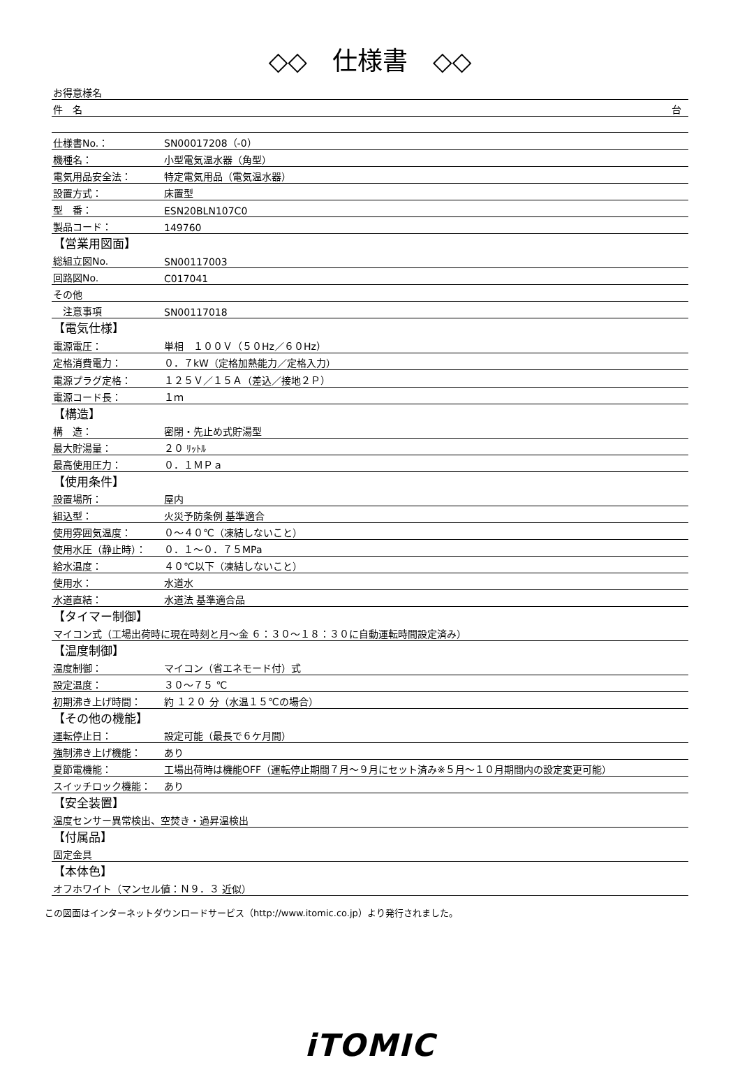◇◇　仕様書　◇◇
| お得意様名 | |
| 件 名 台 | |
| 仕様書No.： | SN00017208（-0） |
| 機種名： | 小型電気温水器（角型） |
| 電気用品安全法： | 特定電気用品（電気温水器） |
| 設置方式： | 床置型 |
| 型 番： | ESN20BLN107C0 |
| 製品コード： | 149760 |
| 【営業用図面】 | |
| 総組立図No. | SN00117003 |
| 回路図No. | C017041 |
| その他 | |
| 注意事項 | SN00117018 |
| 【電気仕様】 | |
| 電源電圧： | 単相 １００Ｖ（５０Hz／６０Hz） |
| 定格消費電力： | ０．７kW（定格加熱能力／定格入力） |
| 電源プラグ定格： | １２５Ｖ／１５Ａ（差込／接地２Ｐ） |
| 電源コード長： | １ｍ |
| 【構造】 | |
| 構 造： | 密閉・先止め式貯湯型 |
| 最大貯湯量： | ２０ ﾘｯﾄﾙ |
| 最高使用圧力： | ０．１ＭＰａ |
| 【使用条件】 | |
| 設置場所： | 屋内 |
| 組込型： | 火災予防条例 基準適合 |
| 使用雰囲気温度： | ０～４０℃（凍結しないこと） |
| 使用水圧（静止時）： | ０．１～０．７５MPa |
| 給水温度： | ４０℃以下（凍結しないこと） |
| 使用水： | 水道水 |
| 水道直結： | 水道法 基準適合品 |
| 【タイマー制御】 | |
| マイコン式（工場出荷時に現在時刻と月～金 ６：３０～１８：３０に自動運転時間設定済み） | |
| 【温度制御】 | |
| 温度制御： | マイコン（省エネモード付）式 |
| 設定温度： | ３０～７５ ℃ |
| 初期沸き上げ時間： | 約 １２０ 分（水温１５℃の場合） |
| 【その他の機能】 | |
| 運転停止日： | 設定可能（最長で６ケ月間） |
| 強制沸き上げ機能： | あり |
| 夏節電機能： | 工場出荷時は機能OFF（運転停止期間７月～９月にセット済み※５月～１０月期間内の設定変更可能） |
| スイッチロック機能： | あり |
| 【安全装置】 | |
| 温度センサー異常検出、空焚き・過昇温検出 | |
| 【付属品】 | |
| 固定金具 | |
| 【本体色】 | |
| オフホワイト（マンセル値：Ｎ９．３ 近似） | |
この図面はインターネットダウンロードサービス（http://www.itomic.co.jp）より発行されました。
iTOMIC